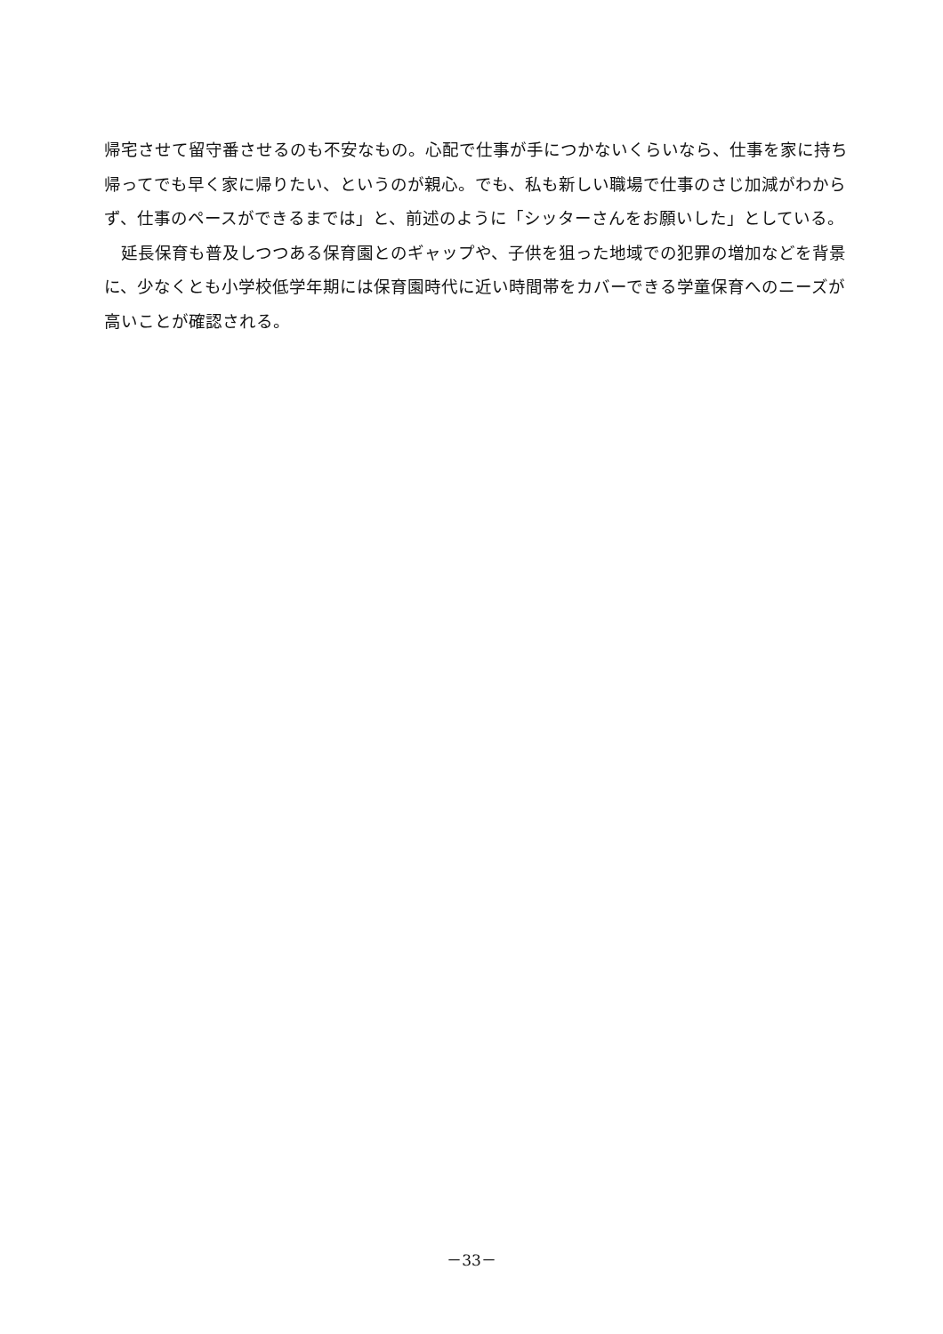帰宅させて留守番させるのも不安なもの。心配で仕事が手につかないくらいなら、仕事を家に持ち帰ってでも早く家に帰りたい、というのが親心。でも、私も新しい職場で仕事のさじ加減がわからず、仕事のペースができるまでは」と、前述のように「シッターさんをお願いした」としている。
　延長保育も普及しつつある保育園とのギャップや、子供を狙った地域での犯罪の増加などを背景に、少なくとも小学校低学年期には保育園時代に近い時間帯をカバーできる学童保育へのニーズが高いことが確認される。
－33－